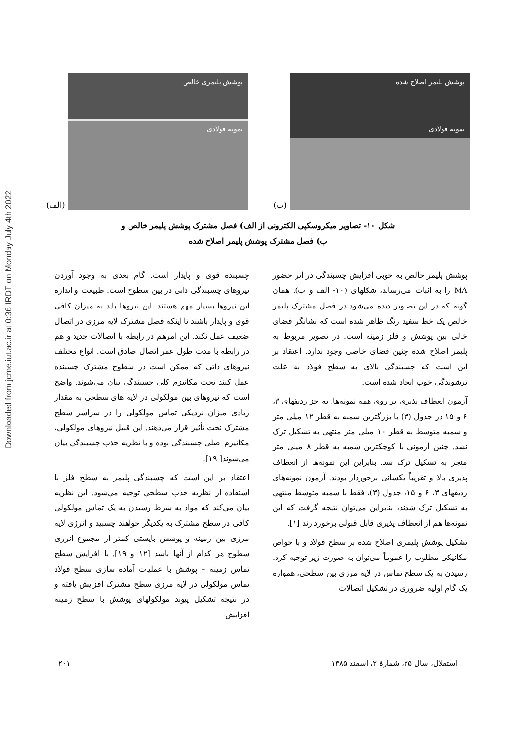Downloaded from jcme.iut.ac.ir at 0:36 IRDT on Monday July 4th 2022
پوشش پلیمری خالص
نمونه فولادی
(الف)
پوشش پلیمر اصلاح شده
نمونه فولادی
(ب)
شکل ۱۰- تصاویر میکروسکپی الکترونی از الف) فصل مشترک پوشش پلیمر خالص و
ب) فصل مشترک پوشش پلیمر اصلاح شده
پوشش پلیمر خالص به خوبی افزایش چسبندگی در اثر حضور MA را به اثبات می‌رساند، شکلهای (۱۰- الف و ب). همان گونه که در این تصاویر دیده می‌شود در فصل مشترک پلیمر خالص یک خط سفید رنگ ظاهر شده است که نشانگر فضای خالی بین پوشش و فلز زمینه است. در تصویر مربوط به پلیمر اصلاح شده چنین فضای خاصی وجود ندارد. اعتقاد بر این است که چسبندگی بالای به سطح فولاد به علت ترشوندگی خوب ایجاد شده است.
آزمون انعطاف پذیری بر روی همه نمونه‌ها، به جز ردیفهای ۳، ۶ و ۱۵ در جدول (۳) با بزرگترین سمبه به قطر ۱۲ میلی متر و سمبه متوسط به قطر ۱۰ میلی متر منتهی به تشکیل ترک نشد. چنین آزمونی با کوچکترین سمبه به قطر ۸ میلی متر منجر به تشکیل ترک شد. بنابراین این نمونه‌ها از انعطاف پذیری بالا و تقریباً یکسانی برخوردار بودند. آزمون نمونه‌های ردیفهای ۳، ۶ و ۱۵، جدول (۳)، فقط با سمبه متوسط منتهی به تشکیل ترک شدند، بنابراین می‌توان نتیجه گرفت که این نمونه‌ها هم از انعطاف پذیری قابل قبولی برخوردارند [۱].
تشکیل پوشش پلیمری اصلاح شده بر سطح فولاد و با خواص مکانیکی مطلوب را عموماً می‌توان به صورت زیر توجیه کرد. رسیدن به یک سطح تماس در لایه مرزی بین سطحی، همواره یک گام اولیه ضروری در تشکیل اتصالات
چسبنده قوی و پایدار است. گام بعدی به وجود آوردن نیروهای چسبندگی ذاتی در بین سطوح است. طبیعت و اندازه این نیروها بسیار مهم هستند. این نیروها باید به میزان کافی قوی و پایدار باشند تا اینکه فصل مشترک لایه مرزی در اتصال ضعیف عمل نکند. این امرهم در رابطه با اتصالات جدید و هم در رابطه با مدت طول عمر اتصال صادق است. انواع مختلف نیروهای ذاتی که ممکن است در سطوح مشترک چسبنده عمل کنند تحت مکانیزم کلی چسبندگی بیان می‌شوند. واضح است که نیروهای بین مولکولی در لایه های سطحی به مقدار زیادی میزان نزدیکی تماس مولکولی را در سراسر سطح مشترک تحت تأثیر قرار می‌دهند. این قبیل نیروهای مولکولی، مکانیزم اصلی چسبندگی بوده و با نظریه جذب چسبندگی بیان می‌شوند[ ۱۹].
اعتقاد بر این است که چسبندگی پلیمر به سطح فلز با استفاده از نظریه جذب سطحی توجیه می‌شود. این نظریه بیان می‌کند که مواد به شرط رسیدن به یک تماس مولکولی کافی در سطح مشترک به یکدیگر خواهند چسبید و انرژی لایه مرزی بین زمینه و پوشش بایستی کمتر از مجموع انرژی سطوح هر کدام از آنها باشد [۱۲ و ۱۹]. با افزایش سطح تماس زمینه – پوشش با عملیات آماده سازی سطح فولاد تماس مولکولی در لایه مرزی سطح مشترک افزایش یافته و در نتیجه تشکیل پیوند مولکولهای پوشش با سطح زمینه افزایش
استقلال، سال ۲۵، شمارهٔ ۲، اسفند ۱۳۸۵ ۲۰۱